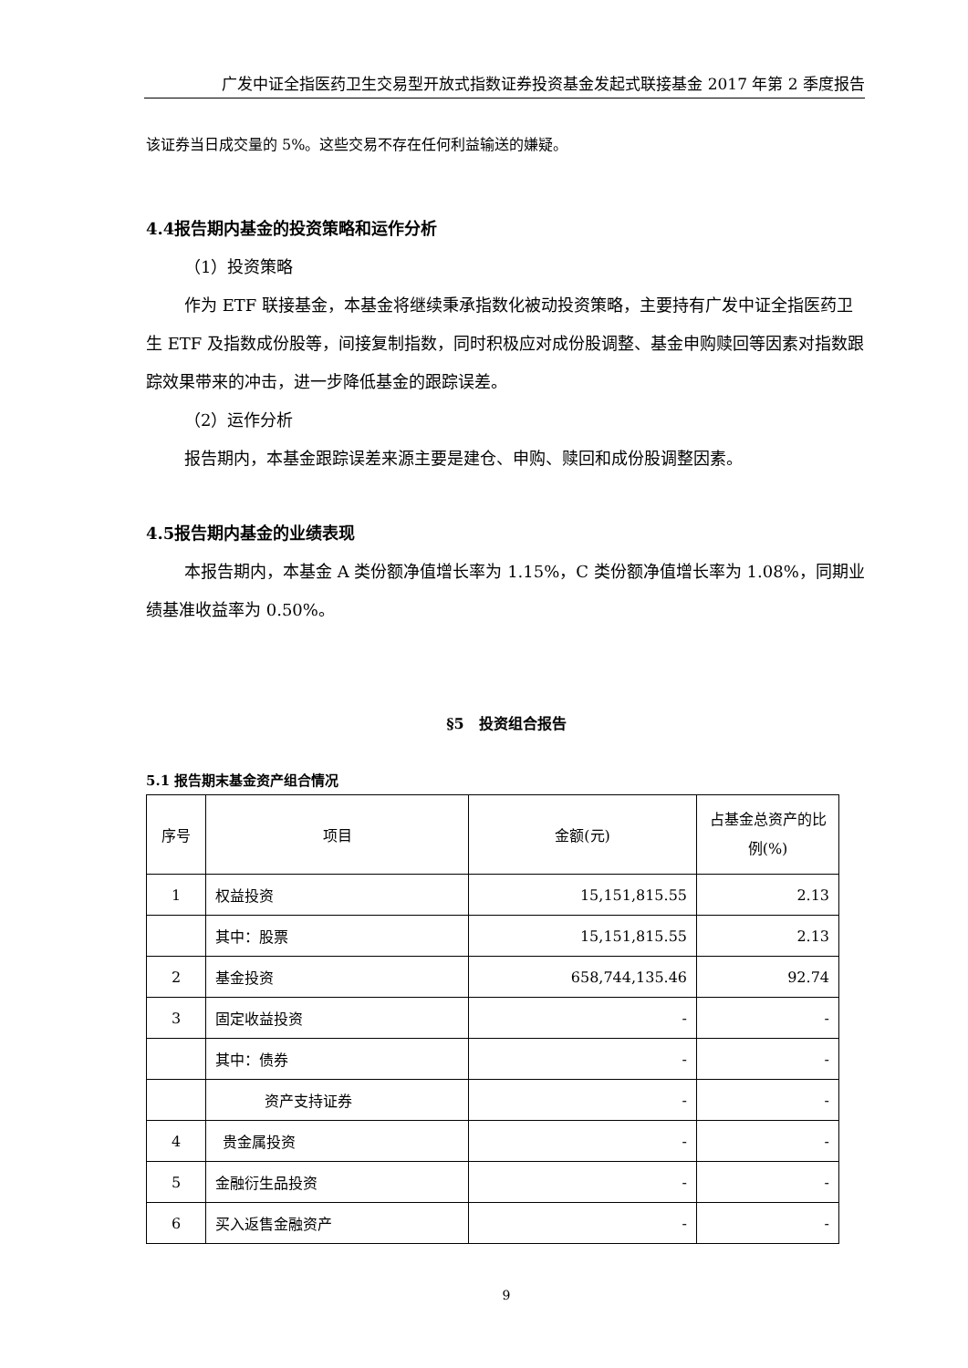广发中证全指医药卫生交易型开放式指数证券投资基金发起式联接基金 2017 年第 2 季度报告
该证券当日成交量的 5%。这些交易不存在任何利益输送的嫌疑。
4.4报告期内基金的投资策略和运作分析
（1）投资策略
作为 ETF 联接基金，本基金将继续秉承指数化被动投资策略，主要持有广发中证全指医药卫生 ETF 及指数成份股等，间接复制指数，同时积极应对成份股调整、基金申购赎回等因素对指数跟踪效果带来的冲击，进一步降低基金的跟踪误差。
（2）运作分析
报告期内，本基金跟踪误差来源主要是建仓、申购、赎回和成份股调整因素。
4.5报告期内基金的业绩表现
本报告期内，本基金 A 类份额净值增长率为 1.15%，C 类份额净值增长率为 1.08%，同期业绩基准收益率为 0.50%。
§5　投资组合报告
5.1 报告期末基金资产组合情况
| 序号 | 项目 | 金额(元) | 占基金总资产的比例(%) |
| --- | --- | --- | --- |
| 1 | 权益投资 | 15,151,815.55 | 2.13 |
| | 其中：股票 | 15,151,815.55 | 2.13 |
| 2 | 基金投资 | 658,744,135.46 | 92.74 |
| 3 | 固定收益投资 | - | - |
| | 其中：债券 | - | - |
| | 资产支持证券 | - | - |
| 4 | 贵金属投资 | - | - |
| 5 | 金融衍生品投资 | - | - |
| 6 | 买入返售金融资产 | - | - |
9